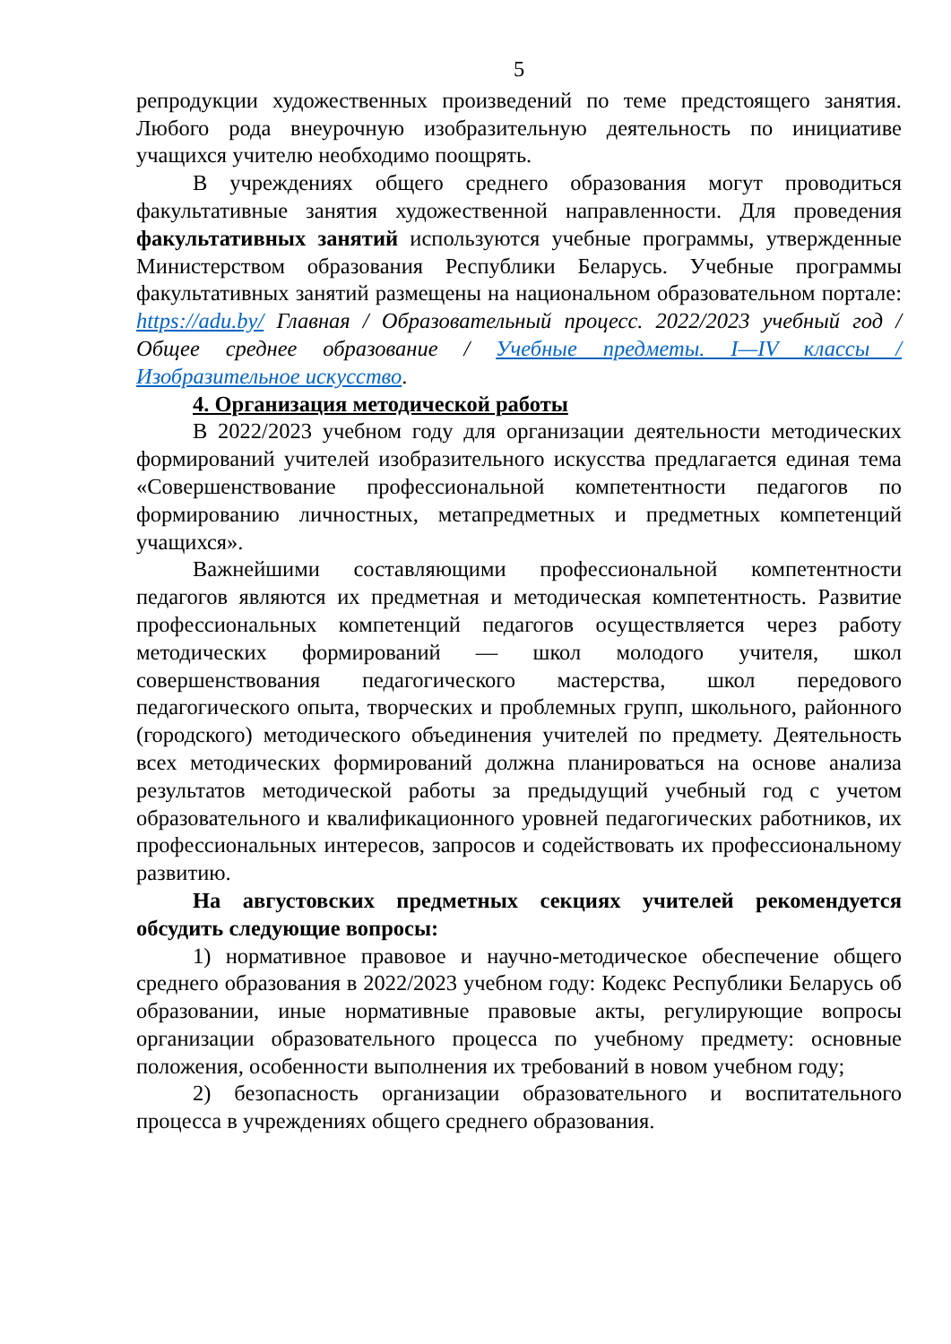5
репродукции художественных произведений по теме предстоящего занятия. Любого рода внеурочную изобразительную деятельность по инициативе учащихся учителю необходимо поощрять.
В учреждениях общего среднего образования могут проводиться факультативные занятия художественной направленности. Для проведения факультативных занятий используются учебные программы, утвержденные Министерством образования Республики Беларусь. Учебные программы факультативных занятий размещены на национальном образовательном портале: https://adu.by/ Главная / Образовательный процесс. 2022/2023 учебный год / Общее среднее образование / Учебные предметы. I—IV классы / Изобразительное искусство.
4. Организация методической работы
В 2022/2023 учебном году для организации деятельности методических формирований учителей изобразительного искусства предлагается единая тема «Совершенствование профессиональной компетентности педагогов по формированию личностных, метапредметных и предметных компетенций учащихся».
Важнейшими составляющими профессиональной компетентности педагогов являются их предметная и методическая компетентность. Развитие профессиональных компетенций педагогов осуществляется через работу методических формирований — школ молодого учителя, школ совершенствования педагогического мастерства, школ передового педагогического опыта, творческих и проблемных групп, школьного, районного (городского) методического объединения учителей по предмету. Деятельность всех методических формирований должна планироваться на основе анализа результатов методической работы за предыдущий учебный год с учетом образовательного и квалификационного уровней педагогических работников, их профессиональных интересов, запросов и содействовать их профессиональному развитию.
На августовских предметных секциях учителей рекомендуется обсудить следующие вопросы:
1) нормативное правовое и научно-методическое обеспечение общего среднего образования в 2022/2023 учебном году: Кодекс Республики Беларусь об образовании, иные нормативные правовые акты, регулирующие вопросы организации образовательного процесса по учебному предмету: основные положения, особенности выполнения их требований в новом учебном году;
2) безопасность организации образовательного и воспитательного процесса в учреждениях общего среднего образования.